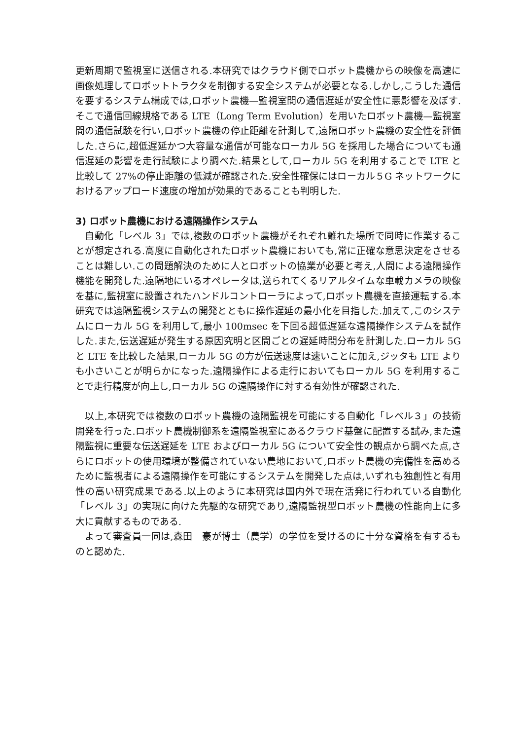更新周期で監視室に送信される.本研究ではクラウド側でロボット農機からの映像を高速に画像処理してロボットトラクタを制御する安全システムが必要となる.しかし,こうした通信を要するシステム構成では,ロボット農機—監視室間の通信遅延が安全性に悪影響を及ぼす.そこで通信回線規格である LTE（Long Term Evolution）を用いたロボット農機—監視室間の通信試験を行い,ロボット農機の停止距離を計測して,遠隔ロボット農機の安全性を評価した.さらに,超低遅延かつ大容量な通信が可能なローカル 5G を採用した場合についても通信遅延の影響を走行試験により調べた.結果として,ローカル 5G を利用することで LTE と比較して 27%の停止距離の低減が確認された.安全性確保にはローカル５G ネットワークにおけるアップロード速度の増加が効果的であることも判明した.
3) ロボット農機における遠隔操作システム
　自動化「レベル 3」では,複数のロボット農機がそれぞれ離れた場所で同時に作業することが想定される.高度に自動化されたロボット農機においても,常に正確な意思決定をさせることは難しい.この問題解決のために人とロボットの協業が必要と考え,人間による遠隔操作機能を開発した.遠隔地にいるオペレータは,送られてくるリアルタイムな車載カメラの映像を基に,監視室に設置されたハンドルコントローラによって,ロボット農機を直接運転する.本研究では遠隔監視システムの開発とともに操作遅延の最小化を目指した.加えて,このシステムにローカル 5G を利用して,最小 100msec を下回る超低遅延な遠隔操作システムを試作した.また,伝送遅延が発生する原因究明と区間ごとの遅延時間分布を計測した.ローカル 5G と LTE を比較した結果,ローカル 5G の方が伝送速度は速いことに加え,ジッタも LTE よりも小さいことが明らかになった.遠隔操作による走行においてもローカル 5G を利用することで走行精度が向上し,ローカル 5G の遠隔操作に対する有効性が確認された.
　以上,本研究では複数のロボット農機の遠隔監視を可能にする自動化「レベル３」の技術開発を行った.ロボット農機制御系を遠隔監視室にあるクラウド基盤に配置する試み,また遠隔監視に重要な伝送遅延を LTE およびローカル 5G について安全性の観点から調べた点,さらにロボットの使用環境が整備されていない農地において,ロボット農機の完備性を高めるために監視者による遠隔操作を可能にするシステムを開発した点は,いずれも独創性と有用性の高い研究成果である.以上のように本研究は国内外で現在活発に行われている自動化「レベル 3」の実現に向けた先駆的な研究であり,遠隔監視型ロボット農機の性能向上に多大に貢献するものである.
　よって審査員一同は,森田　豪が博士（農学）の学位を受けるのに十分な資格を有するものと認めた.